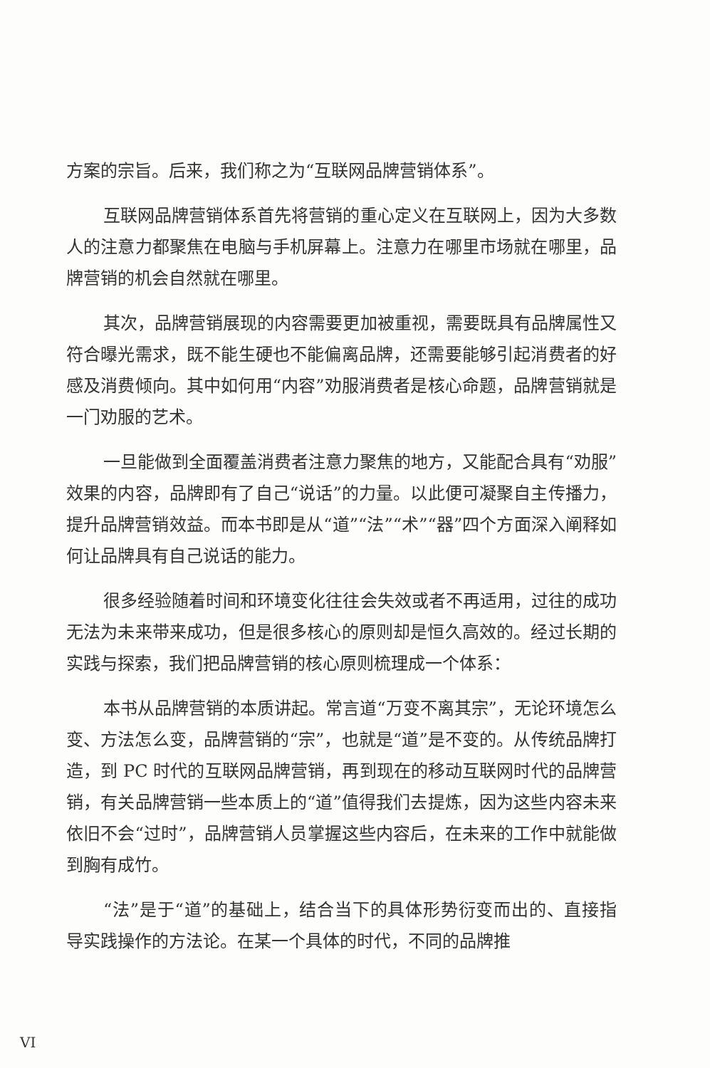方案的宗旨。后来，我们称之为“互联网品牌营销体系”。
互联网品牌营销体系首先将营销的重心定义在互联网上，因为大多数人的注意力都聚焦在电脑与手机屏幕上。注意力在哪里市场就在哪里，品牌营销的机会自然就在哪里。
其次，品牌营销展现的内容需要更加被重视，需要既具有品牌属性又符合曝光需求，既不能生硬也不能偏离品牌，还需要能够引起消费者的好感及消费倾向。其中如何用“内容”劝服消费者是核心命题，品牌营销就是一门劝服的艺术。
一旦能做到全面覆盖消费者注意力聚焦的地方，又能配合具有“劝服”效果的内容，品牌即有了自己“说话”的力量。以此便可凝聚自主传播力，提升品牌营销效益。而本书即是从“道”“法”“术”“器”四个方面深入阐释如何让品牌具有自己说话的能力。
很多经验随着时间和环境变化往往会失效或者不再适用，过往的成功无法为未来带来成功，但是很多核心的原则却是恒久高效的。经过长期的实践与探索，我们把品牌营销的核心原则梳理成一个体系：
本书从品牌营销的本质讲起。常言道“万变不离其宗”，无论环境怎么变、方法怎么变，品牌营销的“宗”，也就是“道”是不变的。从传统品牌打造，到 PC 时代的互联网品牌营销，再到现在的移动互联网时代的品牌营销，有关品牌营销一些本质上的“道”值得我们去提炼，因为这些内容未来依旧不会“过时”，品牌营销人员掌握这些内容后，在未来的工作中就能做到胸有成竹。
“法”是于“道”的基础上，结合当下的具体形势衍变而出的、直接指导实践操作的方法论。在某一个具体的时代，不同的品牌推
VI